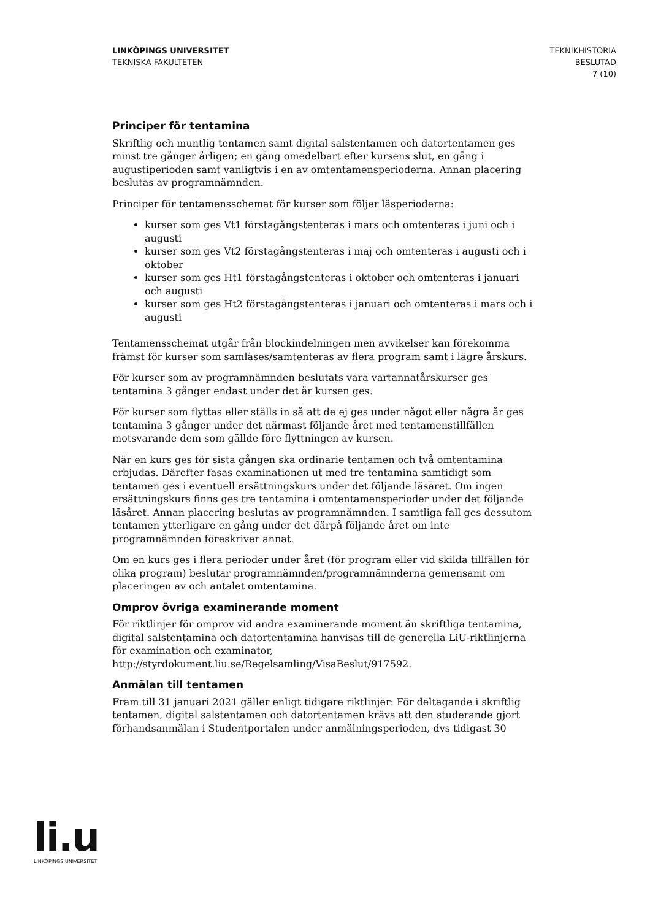LINKÖPINGS UNIVERSITET
TEKNISKA FAKULTETEN
TEKNIKHISTORIA
BESLUTAD
7 (10)
Principer för tentamina
Skriftlig och muntlig tentamen samt digital salstentamen och datortentamen ges minst tre gånger årligen; en gång omedelbart efter kursens slut, en gång i augustiperioden samt vanligtvis i en av omtentamensperioderna. Annan placering beslutas av programnämnden.
Principer för tentamensschemat för kurser som följer läsperioderna:
kurser som ges Vt1 förstagångstenteras i mars och omtenteras i juni och i augusti
kurser som ges Vt2 förstagångstenteras i maj och omtenteras i augusti och i oktober
kurser som ges Ht1 förstagångstenteras i oktober och omtenteras i januari och augusti
kurser som ges Ht2 förstagångstenteras i januari och omtenteras i mars och i augusti
Tentamensschemat utgår från blockindelningen men avvikelser kan förekomma främst för kurser som samläses/samtenteras av flera program samt i lägre årskurs.
För kurser som av programnämnden beslutats vara vartannatårskurser ges tentamina 3 gånger endast under det år kursen ges.
För kurser som flyttas eller ställs in så att de ej ges under något eller några år ges tentamina 3 gånger under det närmast följande året med tentamenstillfällen motsvarande dem som gällde före flyttningen av kursen.
När en kurs ges för sista gången ska ordinarie tentamen och två omtentamina erbjudas. Därefter fasas examinationen ut med tre tentamina samtidigt som tentamen ges i eventuell ersättningskurs under det följande läsåret. Om ingen ersättningskurs finns ges tre tentamina i omtentamensperioder under det följande läsåret. Annan placering beslutas av programnämnden. I samtliga fall ges dessutom tentamen ytterligare en gång under det därpå följande året om inte programnämnden föreskriver annat.
Om en kurs ges i flera perioder under året (för program eller vid skilda tillfällen för olika program) beslutar programnämnden/programnämnderna gemensamt om placeringen av och antalet omtentamina.
Omprov övriga examinerande moment
För riktlinjer för omprov vid andra examinerande moment än skriftliga tentamina, digital salstentamina och datortentamina hänvisas till de generella LiU-riktlinjerna för examination och examinator, http://styrdokument.liu.se/Regelsamling/VisaBeslut/917592.
Anmälan till tentamen
Fram till 31 januari 2021 gäller enligt tidigare riktlinjer: För deltagande i skriftlig tentamen, digital salstentamen och datortentamen krävs att den studerande gjort förhandsanmälan i Studentportalen under anmälningsperioden, dvs tidigast 30
li.u
LINKÖPINGS UNIVERSITET